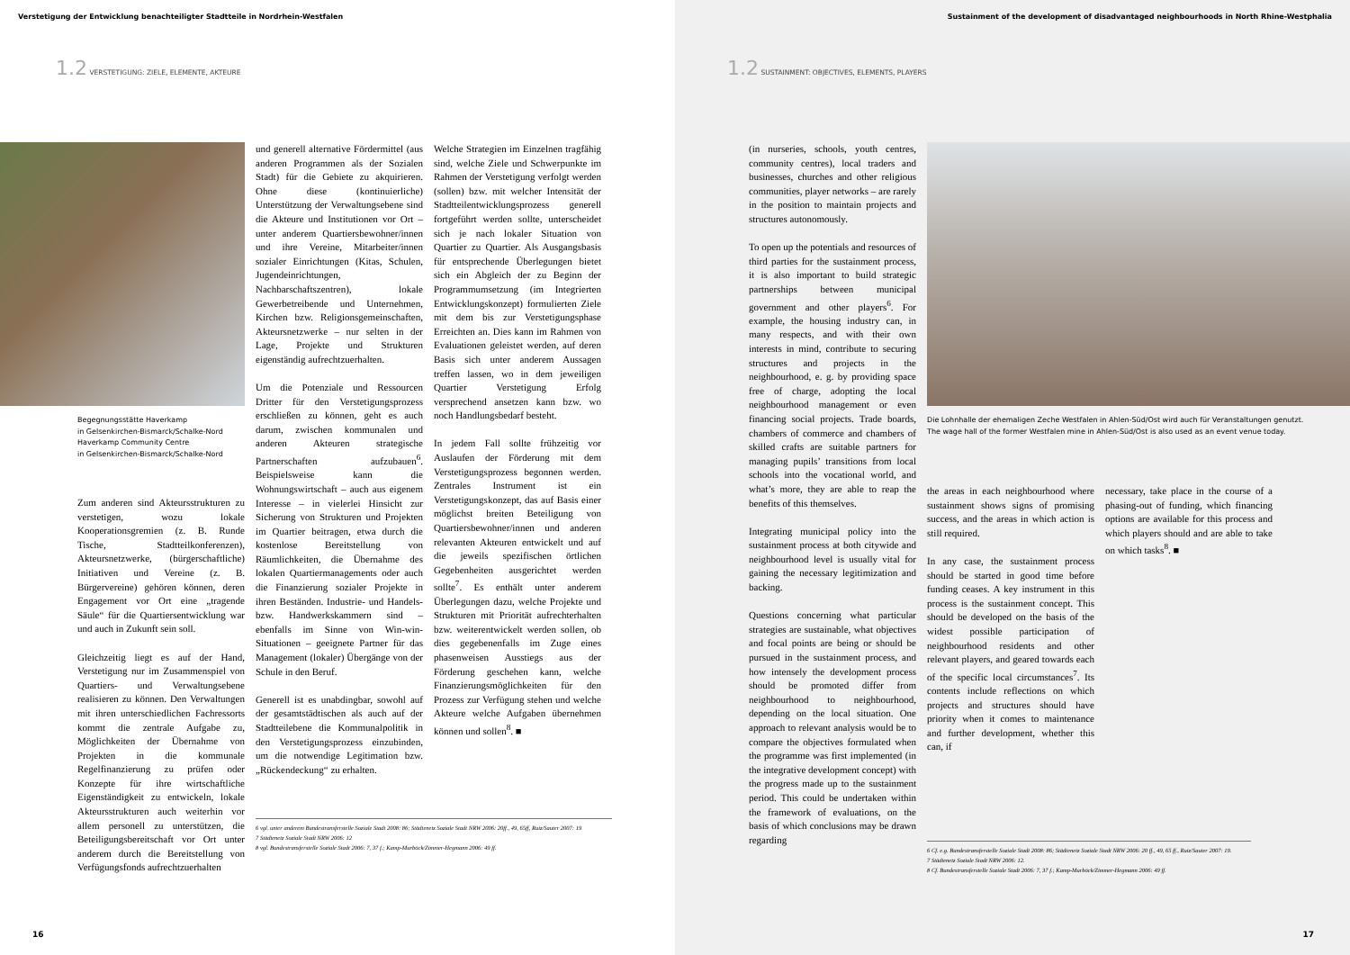Verstetigung der Entwicklung benachteiligter Stadtteile in Nordrhein-Westfalen
1.2 VERSTETIGUNG: ZIELE, ELEMENTE, AKTEURE
Begegnungsstätte Haverkamp
in Gelsenkirchen-Bismarck/Schalke-Nord
Haverkamp Community Centre
in Gelsenkirchen-Bismarck/Schalke-Nord
Zum anderen sind Akteursstrukturen zu verstetigen, wozu lokale Kooperationsgremien (z. B. Runde Tische, Stadtteilkonferenzen), Akteursnetzwerke, (bürgerschaftliche) Initiativen und Vereine (z. B. Bürgervereine) gehören können, deren Engagement vor Ort eine „tragende Säule“ für die Quartiersentwicklung war und auch in Zukunft sein soll.
Gleichzeitig liegt es auf der Hand, Verstetigung nur im Zusammenspiel von Quartiers- und Verwaltungsebene realisieren zu können. Den Verwaltungen mit ihren unterschiedlichen Fachressorts kommt die zentrale Aufgabe zu, Möglichkeiten der Übernahme von Projekten in die kommunale Regelfinanzierung zu prüfen oder Konzepte für ihre wirtschaftliche Eigenständigkeit zu entwickeln, lokale Akteursstrukturen auch weiterhin vor allem personell zu unterstützen, die Beteiligungsbereitschaft vor Ort unter anderem durch die Bereitstellung von Verfügungsfonds aufrechtzuerhalten
und generell alternative Fördermittel (aus anderen Programmen als der Sozialen Stadt) für die Gebiete zu akquirieren. Ohne diese (kontinuierliche) Unterstützung der Verwaltungsebene sind die Akteure und Institutionen vor Ort – unter anderem Quartiersbewohner/innen und ihre Vereine, Mitarbeiter/innen sozialer Einrichtungen (Kitas, Schulen, Jugendeinrichtungen, Nachbarschaftszentren), lokale Gewerbetreibende und Unternehmen, Kirchen bzw. Religionsgemeinschaften, Akteursnetzwerke – nur selten in der Lage, Projekte und Strukturen eigenständig aufrechtzuerhalten.
Um die Potenziale und Ressourcen Dritter für den Verstetigungsprozess erschließen zu können, geht es auch darum, zwischen kommunalen und anderen Akteuren strategische Partnerschaften aufzubauen<sup>6</sup>. Beispielsweise kann die Wohnungswirtschaft – auch aus eigenem Interesse – in vielerlei Hinsicht zur Sicherung von Strukturen und Projekten im Quartier beitragen, etwa durch die kostenlose Bereitstellung von Räumlichkeiten, die Übernahme des lokalen Quartiermanagements oder auch die Finanzierung sozialer Projekte in ihren Beständen. Industrie- und Handels- bzw. Handwerkskammern sind – ebenfalls im Sinne von Win-win-Situationen – geeignete Partner für das Management (lokaler) Übergänge von der Schule in den Beruf.
Generell ist es unabdingbar, sowohl auf der gesamtstädtischen als auch auf der Stadtteilebene die Kommunalpolitik in den Verstetigungsprozess einzubinden, um die notwendige Legitimation bzw. „Rückendeckung“ zu erhalten.
Welche Strategien im Einzelnen tragfähig sind, welche Ziele und Schwerpunkte im Rahmen der Verstetigung verfolgt werden (sollen) bzw. mit welcher Intensität der Stadtteilentwicklungsprozess generell fortgeführt werden sollte, unterscheidet sich je nach lokaler Situation von Quartier zu Quartier. Als Ausgangsbasis für entsprechende Überlegungen bietet sich ein Abgleich der zu Beginn der Programmumsetzung (im Integrierten Entwicklungskonzept) formulierten Ziele mit dem bis zur Verstetigungsphase Erreichten an. Dies kann im Rahmen von Evaluationen geleistet werden, auf deren Basis sich unter anderem Aussagen treffen lassen, wo in dem jeweiligen Quartier Verstetigung Erfolg versprechend ansetzen kann bzw. wo noch Handlungsbedarf besteht.
In jedem Fall sollte frühzeitig vor Auslaufen der Förderung mit dem Verstetigungsprozess begonnen werden. Zentrales Instrument ist ein Verstetigungskonzept, das auf Basis einer möglichst breiten Beteiligung von Quartiersbewohner/innen und anderen relevanten Akteuren entwickelt und auf die jeweils spezifischen örtlichen Gegebenheiten ausgerichtet werden sollte<sup>7</sup>. Es enthält unter anderem Überlegungen dazu, welche Projekte und Strukturen mit Priorität aufrechterhalten bzw. weiterentwickelt werden sollen, ob dies gegebenenfalls im Zuge eines phasenweisen Ausstiegs aus der Förderung geschehen kann, welche Finanzierungsmöglichkeiten für den Prozess zur Verfügung stehen und welche Akteure welche Aufgaben übernehmen können und sollen<sup>8</sup>. ■
6 vgl. unter anderem Bundestransferstelle Soziale Stadt 2008: 86; Städtenetz Soziale Stadt NRW 2006: 20ff., 49, 65ff, Ruiz/Sauter 2007: 19
7 Städtenetz Soziale Stadt NRW 2006: 12
8 vgl. Bundestransferstelle Soziale Stadt 2006: 7, 37 f.; Kamp-Murböck/Zimmer-Hegmann 2006: 49 ff.
16
Sustainment of the development of disadvantaged neighbourhoods in North Rhine-Westphalia
1.2 SUSTAINMENT: OBJECTIVES, ELEMENTS, PLAYERS
(in nurseries, schools, youth centres, community centres), local traders and businesses, churches and other religious communities, player networks – are rarely in the position to maintain projects and structures autonomously.
To open up the potentials and resources of third parties for the sustainment process, it is also important to build strategic partnerships between municipal government and other players<sup>6</sup>. For example, the housing industry can, in many respects, and with their own interests in mind, contribute to securing structures and projects in the neighbourhood, e. g. by providing space free of charge, adopting the local neighbourhood management or even financing social projects. Trade boards, chambers of commerce and chambers of skilled crafts are suitable partners for managing pupils’ transitions from local schools into the vocational world, and what’s more, they are able to reap the benefits of this themselves.
Integrating municipal policy into the sustainment process at both citywide and neighbourhood level is usually vital for gaining the necessary legitimization and backing.
Questions concerning what particular strategies are sustainable, what objectives and focal points are being or should be pursued in the sustainment process, and how intensely the development process should be promoted differ from neighbourhood to neighbourhood, depending on the local situation. One approach to relevant analysis would be to compare the objectives formulated when the programme was first implemented (in the integrative development concept) with the progress made up to the sustainment period. This could be undertaken within the framework of evaluations, on the basis of which conclusions may be drawn regarding
Die Lohnhalle der ehemaligen Zeche Westfalen in Ahlen-Süd/Ost wird auch für Veranstaltungen genutzt.
The wage hall of the former Westfalen mine in Ahlen-Süd/Ost is also used as an event venue today.
the areas in each neighbourhood where sustainment shows signs of promising success, and the areas in which action is still required.
In any case, the sustainment process should be started in good time before funding ceases. A key instrument in this process is the sustainment concept. This should be developed on the basis of the widest possible participation of neighbourhood residents and other relevant players, and geared towards each of the specific local circumstances<sup>7</sup>. Its contents include reflections on which projects and structures should have priority when it comes to maintenance and further development, whether this can, if
necessary, take place in the course of a phasing-out of funding, which financing options are available for this process and which players should and are able to take on which tasks<sup>8</sup>. ■
6 Cf. e.g. Bundestransferstelle Soziale Stadt 2008: 86; Städtenetz Soziale Stadt NRW 2006: 20 ff., 49, 65 ff., Ruiz/Sauter 2007: 19.
7 Städtenetz Soziale Stadt NRW 2006: 12.
8 Cf. Bundestransferstelle Soziale Stadt 2006: 7, 37 f.; Kamp-Murböck/Zimmer-Hegmann 2006: 49 ff.
17